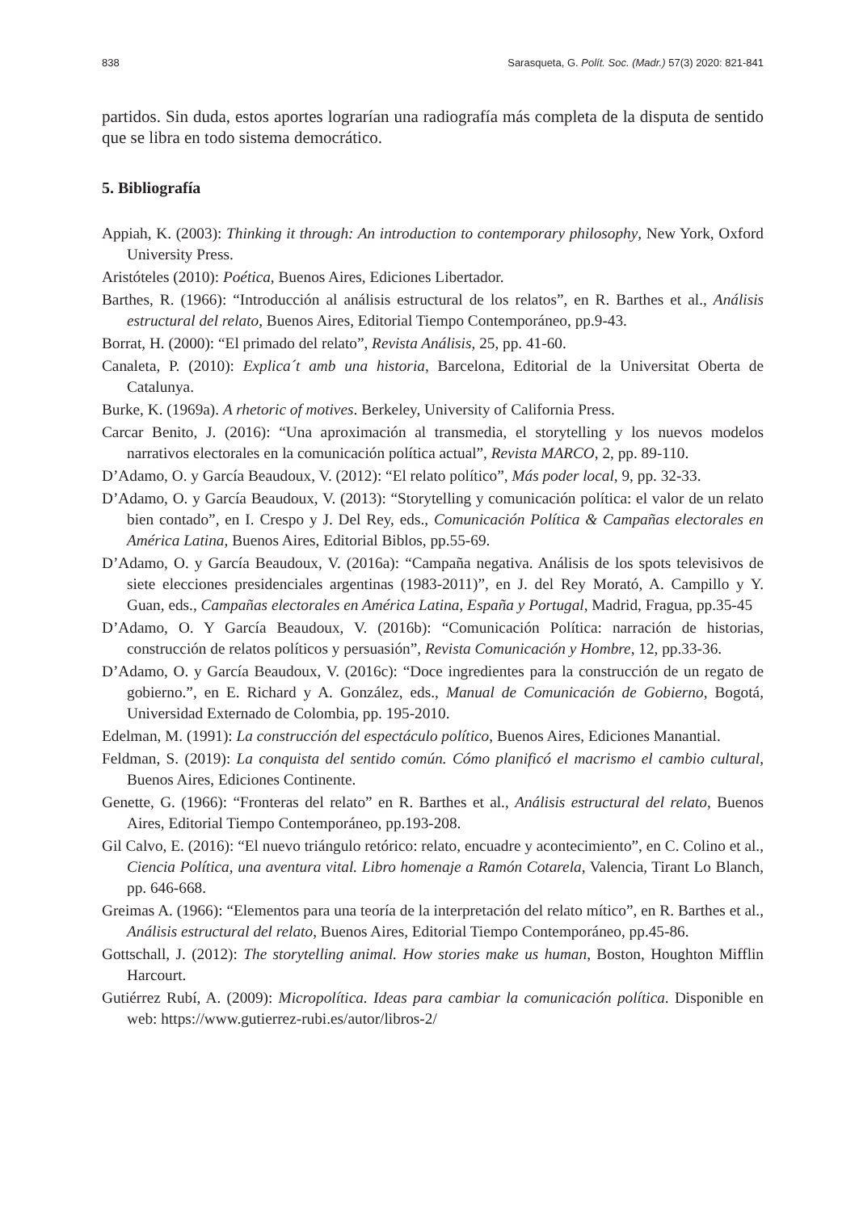838 Sarasqueta, G. Polít. Soc. (Madr.) 57(3) 2020: 821-841
partidos. Sin duda, estos aportes lograrían una radiografía más completa de la disputa de sentido que se libra en todo sistema democrático.
5. Bibliografía
Appiah, K. (2003): Thinking it through: An introduction to contemporary philosophy, New York, Oxford University Press.
Aristóteles (2010): Poética, Buenos Aires, Ediciones Libertador.
Barthes, R. (1966): “Introducción al análisis estructural de los relatos”, en R. Barthes et al., Análisis estructural del relato, Buenos Aires, Editorial Tiempo Contemporáneo, pp.9-43.
Borrat, H. (2000): “El primado del relato”, Revista Análisis, 25, pp. 41-60.
Canaleta, P. (2010): Explica´t amb una historia, Barcelona, Editorial de la Universitat Oberta de Catalunya.
Burke, K. (1969a). A rhetoric of motives. Berkeley, University of California Press.
Carcar Benito, J. (2016): “Una aproximación al transmedia, el storytelling y los nuevos modelos narrativos electorales en la comunicación política actual”, Revista MARCO, 2, pp. 89-110.
D’Adamo, O. y García Beaudoux, V. (2012): “El relato político”, Más poder local, 9, pp. 32-33.
D’Adamo, O. y García Beaudoux, V. (2013): “Storytelling y comunicación política: el valor de un relato bien contado”, en I. Crespo y J. Del Rey, eds., Comunicación Política & Campañas electorales en América Latina, Buenos Aires, Editorial Biblos, pp.55-69.
D’Adamo, O. y García Beaudoux, V. (2016a): “Campaña negativa. Análisis de los spots televisivos de siete elecciones presidenciales argentinas (1983-2011)”, en J. del Rey Morató, A. Campillo y Y. Guan, eds., Campañas electorales en América Latina, España y Portugal, Madrid, Fragua, pp.35-45
D’Adamo, O. Y García Beaudoux, V. (2016b): “Comunicación Política: narración de historias, construcción de relatos políticos y persuasión”, Revista Comunicación y Hombre, 12, pp.33-36.
D’Adamo, O. y García Beaudoux, V. (2016c): “Doce ingredientes para la construcción de un regato de gobierno.”, en E. Richard y A. González, eds., Manual de Comunicación de Gobierno, Bogotá, Universidad Externado de Colombia, pp. 195-2010.
Edelman, M. (1991): La construcción del espectáculo político, Buenos Aires, Ediciones Manantial.
Feldman, S. (2019): La conquista del sentido común. Cómo planificó el macrismo el cambio cultural, Buenos Aires, Ediciones Continente.
Genette, G. (1966): “Fronteras del relato” en R. Barthes et al., Análisis estructural del relato, Buenos Aires, Editorial Tiempo Contemporáneo, pp.193-208.
Gil Calvo, E. (2016): “El nuevo triángulo retórico: relato, encuadre y acontecimiento”, en C. Colino et al., Ciencia Política, una aventura vital. Libro homenaje a Ramón Cotarela, Valencia, Tirant Lo Blanch, pp. 646-668.
Greimas A. (1966): “Elementos para una teoría de la interpretación del relato mítico”, en R. Barthes et al., Análisis estructural del relato, Buenos Aires, Editorial Tiempo Contemporáneo, pp.45-86.
Gottschall, J. (2012): The storytelling animal. How stories make us human, Boston, Houghton Mifflin Harcourt.
Gutiérrez Rubí, A. (2009): Micropolítica. Ideas para cambiar la comunicación política. Disponible en web: https://www.gutierrez-rubi.es/autor/libros-2/